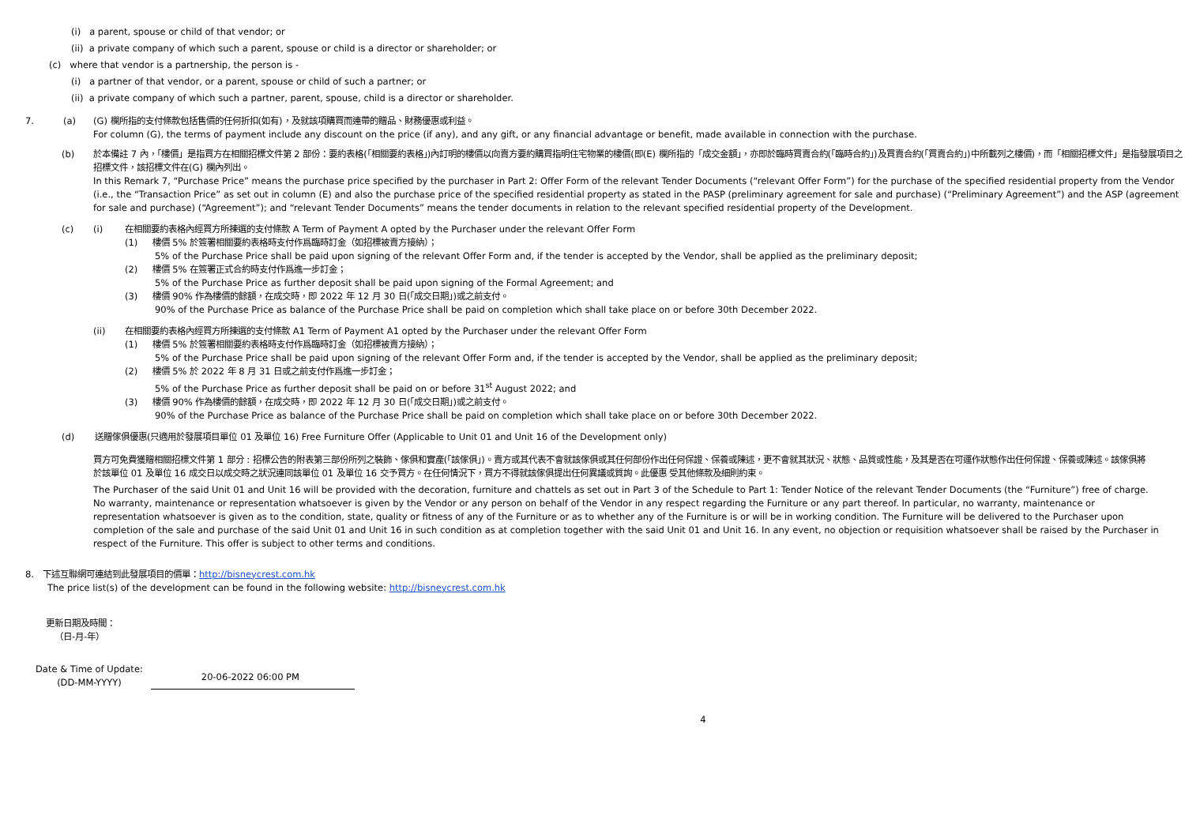(i) a parent, spouse or child of that vendor; or
(ii) a private company of which such a parent, spouse or child is a director or shareholder; or
(c) where that vendor is a partnership, the person is -
(i) a partner of that vendor, or a parent, spouse or child of such a partner; or
(ii) a private company of which such a partner, parent, spouse, child is a director or shareholder.
7. (a) (G) 欄所指的支付條款包括售價的任何折扣(如有)，及就該項購買而連帶的贈品、財務優惠或利益。
For column (G), the terms of payment include any discount on the price (if any), and any gift, or any financial advantage or benefit, made available in connection with the purchase.
(b) 於本備註 7 內，「樓價」是指買方在相關招標文件第 2 部份：要約表格(「相關要約表格」)內訂明的樓價以向賣方要約購買指明住宅物業的樓價(即(E) 欄所指的「成交金額」，亦即於臨時買賣合約(「臨時合約」)及買賣合約(「買賣合約」)中所載列之樓價)，而「相關招標文件」是指發展項目之招標文件，該招標文件在(G) 欄內列出。
In this Remark 7, “Purchase Price” means the purchase price specified by the purchaser in Part 2: Offer Form of the relevant Tender Documents (“relevant Offer Form”) for the purchase of the specified residential property from the Vendor (i.e., the “Transaction Price” as set out in column (E) and also the purchase price of the specified residential property as stated in the PASP (preliminary agreement for sale and purchase) (“Preliminary Agreement”) and the ASP (agreement for sale and purchase) (“Agreement”); and “relevant Tender Documents” means the tender documents in relation to the relevant specified residential property of the Development.
(c) (i) 在相關要約表格內經買方所揀選的支付條款 A Term of Payment A opted by the Purchaser under the relevant Offer Form
(1) 樓價 5% 於簽署相關要約表格時支付作爲臨時訂金（如招標被賣方接納）；
5% of the Purchase Price shall be paid upon signing of the relevant Offer Form and, if the tender is accepted by the Vendor, shall be applied as the preliminary deposit;
(2) 樓價 5% 在簽署正式合約時支付作爲進一步訂金；
5% of the Purchase Price as further deposit shall be paid upon signing of the Formal Agreement; and
(3) 樓價 90% 作為樓價的餘額，在成交時，即 2022 年 12 月 30 日(「成交日期」)或之前支付。
90% of the Purchase Price as balance of the Purchase Price shall be paid on completion which shall take place on or before 30th December 2022.
(ii) 在相關要約表格內經買方所揀選的支付條款 A1 Term of Payment A1 opted by the Purchaser under the relevant Offer Form
(1) 樓價 5% 於簽署相關要約表格時支付作爲臨時訂金（如招標被賣方接納）；
5% of the Purchase Price shall be paid upon signing of the relevant Offer Form and, if the tender is accepted by the Vendor, shall be applied as the preliminary deposit;
(2) 樓價 5% 於 2022 年 8 月 31 日或之前支付作爲進一步訂金；
5% of the Purchase Price as further deposit shall be paid on or before 31<sup>st</sup> August 2022; and
(3) 樓價 90% 作為樓價的餘額，在成交時，即 2022 年 12 月 30 日(「成交日期」)或之前支付。
90% of the Purchase Price as balance of the Purchase Price shall be paid on completion which shall take place on or before 30th December 2022.
(d) 送贈傢俱優惠(只適用於發展項目單位 01 及單位 16) Free Furniture Offer (Applicable to Unit 01 and Unit 16 of the Development only)
買方可免費獲贈相關招標文件第 1 部分 : 招標公告的附表第三部份所列之裝飾、傢俱和實產(「該傢俱」)。賣方或其代表不會就該傢俱或其任何部份作出任何保證、保養或陳述，更不會就其狀況、狀態、品質或性能，及其是否在可運作狀態作出任何保證、保養或陳述。該傢俱將於該單位 01 及單位 16 成交日以成交時之狀況連同該單位 01 及單位 16 交予買方。在任何情況下，買方不得就該傢俱提出任何異議或質詢。此優惠 受其他條款及細則約束。
The Purchaser of the said Unit 01 and Unit 16 will be provided with the decoration, furniture and chattels as set out in Part 3 of the Schedule to Part 1: Tender Notice of the relevant Tender Documents (the “Furniture”) free of charge. No warranty, maintenance or representation whatsoever is given by the Vendor or any person on behalf of the Vendor in any respect regarding the Furniture or any part thereof. In particular, no warranty, maintenance or representation whatsoever is given as to the condition, state, quality or fitness of any of the Furniture or as to whether any of the Furniture is or will be in working condition. The Furniture will be delivered to the Purchaser upon completion of the sale and purchase of the said Unit 01 and Unit 16 in such condition as at completion together with the said Unit 01 and Unit 16. In any event, no objection or requisition whatsoever shall be raised by the Purchaser in respect of the Furniture. This offer is subject to other terms and conditions.
8. 下述互聯網可連結到此發展項目的價單：http://bisneycrest.com.hk
The price list(s) of the development can be found in the following website: http://bisneycrest.com.hk
更新日期及時間：
（日-月-年）
Date & Time of Update:
(DD-MM-YYYY)
20-06-2022 06:00 PM
4